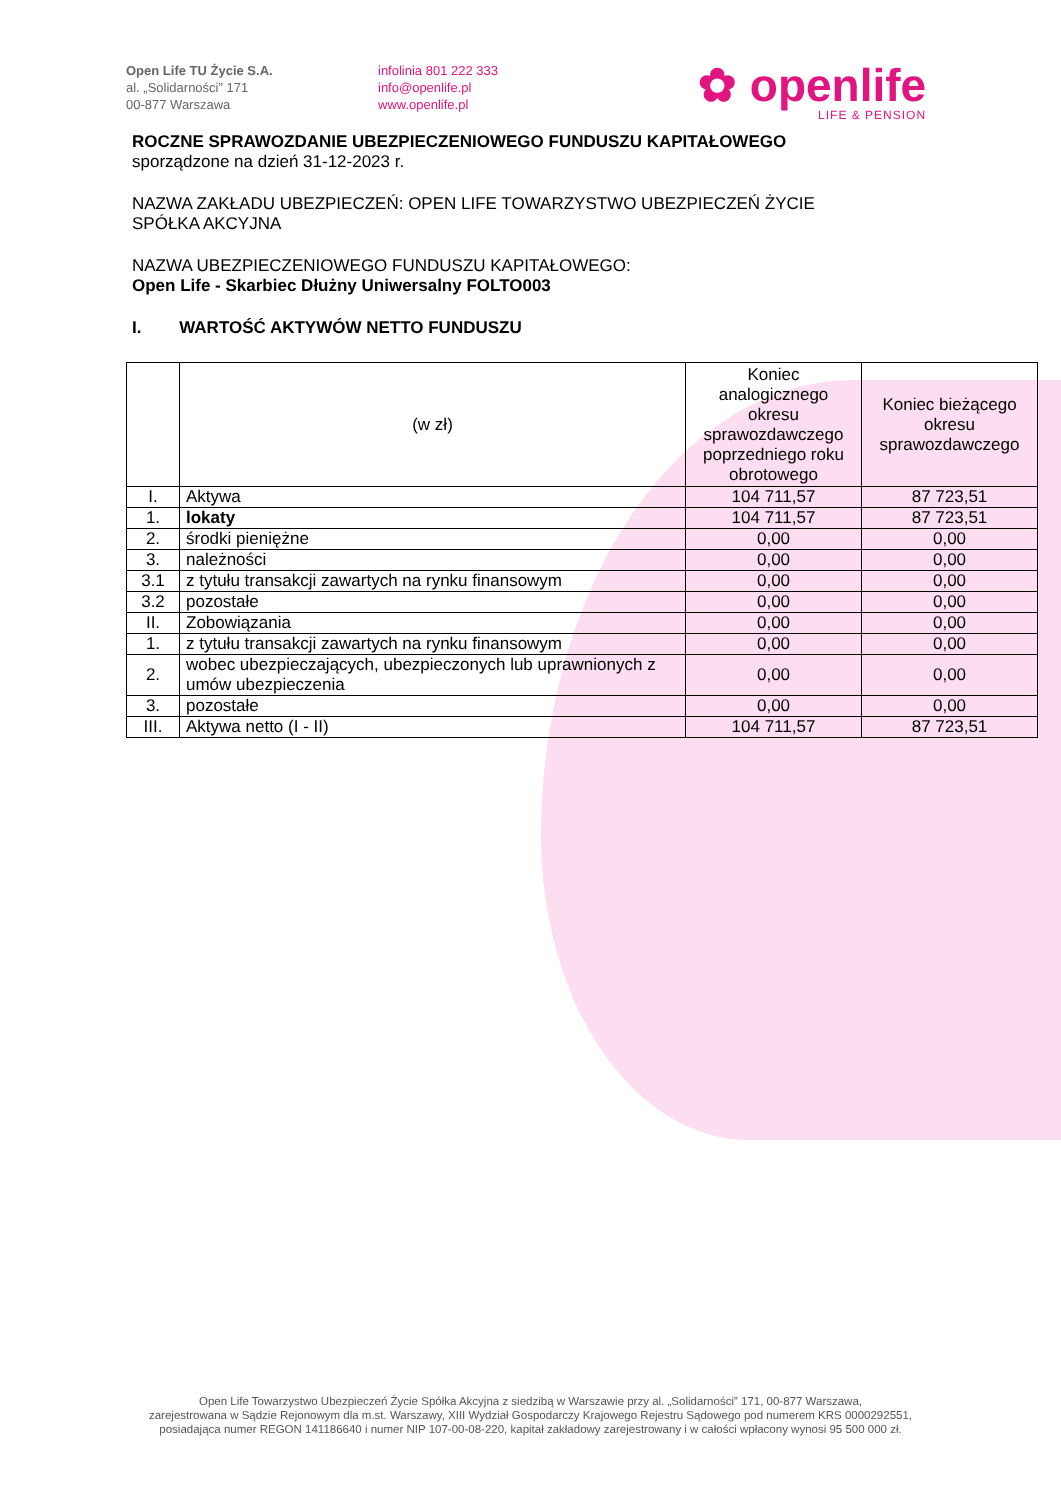Open Life TU Życie S.A.
al. „Solidarności” 171
00-877 Warszawa
infolinia 801 222 333
info@openlife.pl
www.openlife.pl
✿ openlife
LIFE & PENSION
ROCZNE SPRAWOZDANIE UBEZPIECZENIOWEGO FUNDUSZU KAPITAŁOWEGO
sporządzone na dzień 31-12-2023 r.
NAZWA ZAKŁADU UBEZPIECZEŃ: OPEN LIFE TOWARZYSTWO UBEZPIECZEŃ ŻYCIE
SPÓŁKA AKCYJNA
NAZWA UBEZPIECZENIOWEGO FUNDUSZU KAPITAŁOWEGO:
Open Life - Skarbiec Dłużny Uniwersalny FOLTO003
I. WARTOŚĆ AKTYWÓW NETTO FUNDUSZU
| | (w zł) | Koniec analogicznego okresu sprawozdawczego poprzedniego roku obrotowego | Koniec bieżącego okresu sprawozdawczego |
| --- | --- | --- | --- |
| I. | Aktywa | 104 711,57 | 87 723,51 |
| 1. | lokaty | 104 711,57 | 87 723,51 |
| 2. | środki pieniężne | 0,00 | 0,00 |
| 3. | należności | 0,00 | 0,00 |
| 3.1 | z tytułu transakcji zawartych na rynku finansowym | 0,00 | 0,00 |
| 3.2 | pozostałe | 0,00 | 0,00 |
| II. | Zobowiązania | 0,00 | 0,00 |
| 1. | z tytułu transakcji zawartych na rynku finansowym | 0,00 | 0,00 |
| 2. | wobec ubezpieczających, ubezpieczonych lub uprawnionych z umów ubezpieczenia | 0,00 | 0,00 |
| 3. | pozostałe | 0,00 | 0,00 |
| III. | Aktywa netto (I - II) | 104 711,57 | 87 723,51 |
Open Life Towarzystwo Ubezpieczeń Życie Spółka Akcyjna z siedzibą w Warszawie przy al. „Solidarności” 171, 00-877 Warszawa,
zarejestrowana w Sądzie Rejonowym dla m.st. Warszawy, XIII Wydział Gospodarczy Krajowego Rejestru Sądowego pod numerem KRS 0000292551,
posiadająca numer REGON 141186640 i numer NIP 107-00-08-220, kapitał zakładowy zarejestrowany i w całości wpłacony wynosi 95 500 000 zł.